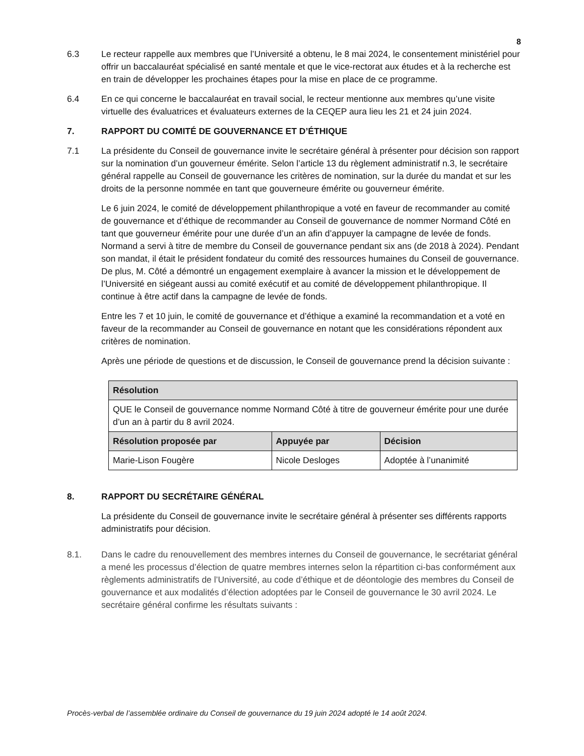8
6.3 Le recteur rappelle aux membres que l’Université a obtenu, le 8 mai 2024, le consentement ministériel pour offrir un baccalauréat spécialisé en santé mentale et que le vice-rectorat aux études et à la recherche est en train de développer les prochaines étapes pour la mise en place de ce programme.
6.4 En ce qui concerne le baccalauréat en travail social, le recteur mentionne aux membres qu’une visite virtuelle des évaluatrices et évaluateurs externes de la CEQEP aura lieu les 21 et 24 juin 2024.
7. RAPPORT DU COMITÉ DE GOUVERNANCE ET D’ÉTHIQUE
7.1 La présidente du Conseil de gouvernance invite le secrétaire général à présenter pour décision son rapport sur la nomination d’un gouverneur émérite. Selon l’article 13 du règlement administratif n.3, le secrétaire général rappelle au Conseil de gouvernance les critères de nomination, sur la durée du mandat et sur les droits de la personne nommée en tant que gouverneure émérite ou gouverneur émérite.
Le 6 juin 2024, le comité de développement philanthropique a voté en faveur de recommander au comité de gouvernance et d’éthique de recommander au Conseil de gouvernance de nommer Normand Côté en tant que gouverneur émérite pour une durée d’un an afin d’appuyer la campagne de levée de fonds. Normand a servi à titre de membre du Conseil de gouvernance pendant six ans (de 2018 à 2024). Pendant son mandat, il était le président fondateur du comité des ressources humaines du Conseil de gouvernance. De plus, M. Côté a démontré un engagement exemplaire à avancer la mission et le développement de l’Université en siégeant aussi au comité exécutif et au comité de développement philanthropique. Il continue à être actif dans la campagne de levée de fonds.
Entre les 7 et 10 juin, le comité de gouvernance et d’éthique a examiné la recommandation et a voté en faveur de la recommander au Conseil de gouvernance en notant que les considérations répondent aux critères de nomination.
Après une période de questions et de discussion, le Conseil de gouvernance prend la décision suivante :
| Résolution | | |
| --- | --- | --- |
| QUE le Conseil de gouvernance nomme Normand Côté à titre de gouverneur émérite pour une durée d’un an à partir du 8 avril 2024. | | |
| Résolution proposée par | Appuyée par | Décision |
| Marie-Lison Fougère | Nicole Desloges | Adoptée à l’unanimité |
8. RAPPORT DU SECRÉTAIRE GÉNÉRAL
La présidente du Conseil de gouvernance invite le secrétaire général à présenter ses différents rapports administratifs pour décision.
8.1. Dans le cadre du renouvellement des membres internes du Conseil de gouvernance, le secrétariat général a mené les processus d’élection de quatre membres internes selon la répartition ci-bas conformément aux règlements administratifs de l’Université, au code d’éthique et de déontologie des membres du Conseil de gouvernance et aux modalités d’élection adoptées par le Conseil de gouvernance le 30 avril 2024. Le secrétaire général confirme les résultats suivants :
Procès-verbal de l’assemblée ordinaire du Conseil de gouvernance du 19 juin 2024 adopté le 14 août 2024.